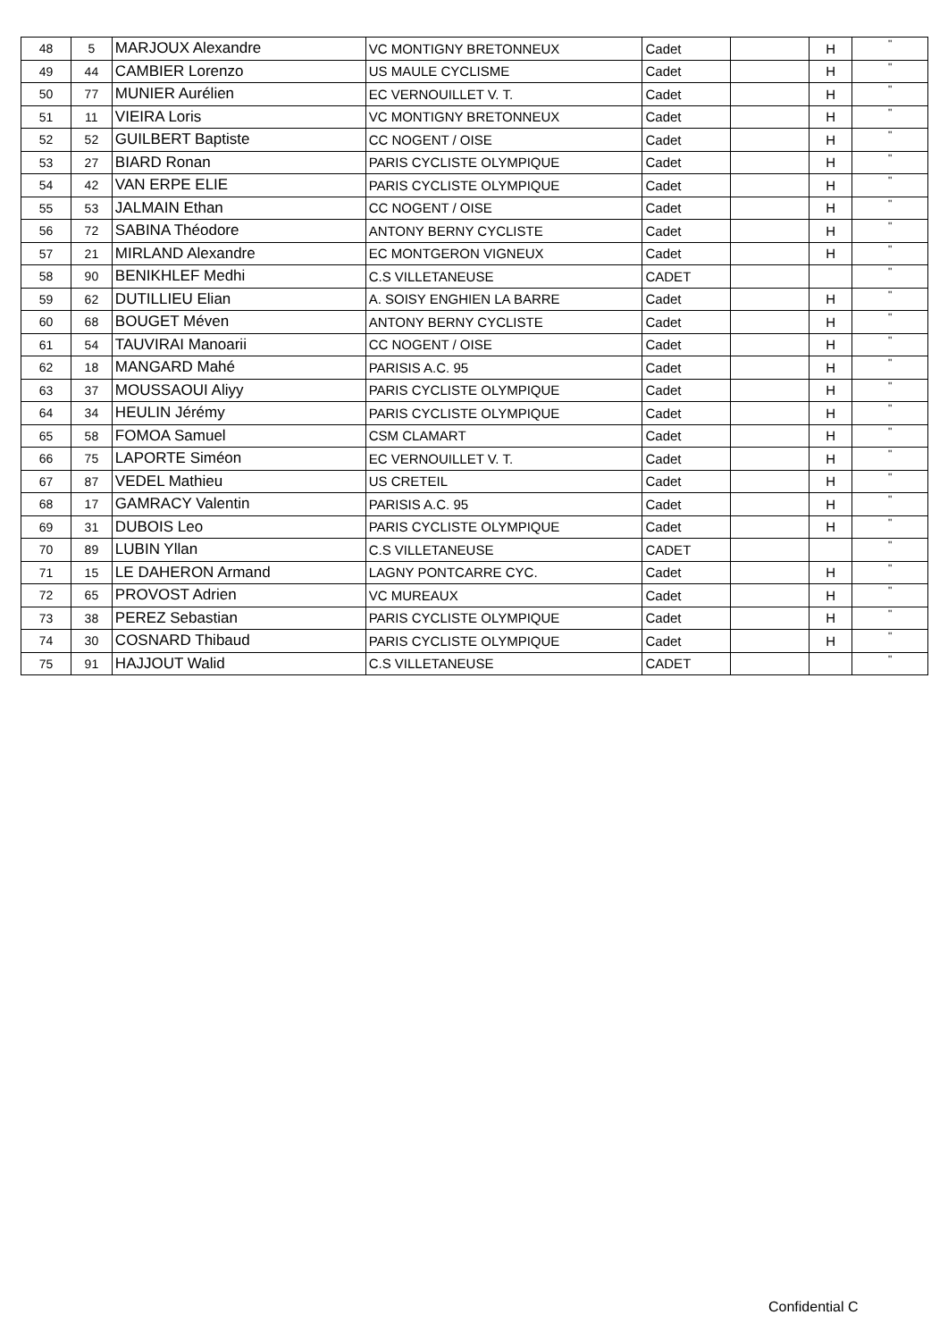| 48 | 5 | MARJOUX Alexandre | VC MONTIGNY BRETONNEUX | Cadet | | H | " |
| 49 | 44 | CAMBIER Lorenzo | US MAULE CYCLISME | Cadet | | H | " |
| 50 | 77 | MUNIER Aurélien | EC VERNOUILLET V. T. | Cadet | | H | " |
| 51 | 11 | VIEIRA Loris | VC MONTIGNY BRETONNEUX | Cadet | | H | " |
| 52 | 52 | GUILBERT Baptiste | CC NOGENT / OISE | Cadet | | H | " |
| 53 | 27 | BIARD Ronan | PARIS CYCLISTE OLYMPIQUE | Cadet | | H | " |
| 54 | 42 | VAN ERPE ELIE | PARIS CYCLISTE OLYMPIQUE | Cadet | | H | " |
| 55 | 53 | JALMAIN Ethan | CC NOGENT / OISE | Cadet | | H | " |
| 56 | 72 | SABINA Théodore | ANTONY BERNY CYCLISTE | Cadet | | H | " |
| 57 | 21 | MIRLAND Alexandre | EC MONTGERON VIGNEUX | Cadet | | H | " |
| 58 | 90 | BENIKHLEF Medhi | C.S VILLETANEUSE | CADET | | | " |
| 59 | 62 | DUTILLIEU Elian | A. SOISY ENGHIEN LA BARRE | Cadet | | H | " |
| 60 | 68 | BOUGET Méven | ANTONY BERNY CYCLISTE | Cadet | | H | " |
| 61 | 54 | TAUVIRAI Manoarii | CC NOGENT / OISE | Cadet | | H | " |
| 62 | 18 | MANGARD Mahé | PARISIS A.C. 95 | Cadet | | H | " |
| 63 | 37 | MOUSSAOUI Aliyy | PARIS CYCLISTE OLYMPIQUE | Cadet | | H | " |
| 64 | 34 | HEULIN Jérémy | PARIS CYCLISTE OLYMPIQUE | Cadet | | H | " |
| 65 | 58 | FOMOA Samuel | CSM CLAMART | Cadet | | H | " |
| 66 | 75 | LAPORTE Siméon | EC VERNOUILLET V. T. | Cadet | | H | " |
| 67 | 87 | VEDEL Mathieu | US CRETEIL | Cadet | | H | " |
| 68 | 17 | GAMRACY Valentin | PARISIS A.C. 95 | Cadet | | H | " |
| 69 | 31 | DUBOIS Leo | PARIS CYCLISTE OLYMPIQUE | Cadet | | H | " |
| 70 | 89 | LUBIN Yllan | C.S VILLETANEUSE | CADET | | | " |
| 71 | 15 | LE DAHERON Armand | LAGNY PONTCARRE CYC. | Cadet | | H | " |
| 72 | 65 | PROVOST Adrien | VC MUREAUX | Cadet | | H | " |
| 73 | 38 | PEREZ Sebastian | PARIS CYCLISTE OLYMPIQUE | Cadet | | H | " |
| 74 | 30 | COSNARD Thibaud | PARIS CYCLISTE OLYMPIQUE | Cadet | | H | " |
| 75 | 91 | HAJJOUT Walid | C.S VILLETANEUSE | CADET | | | " |
Confidential C